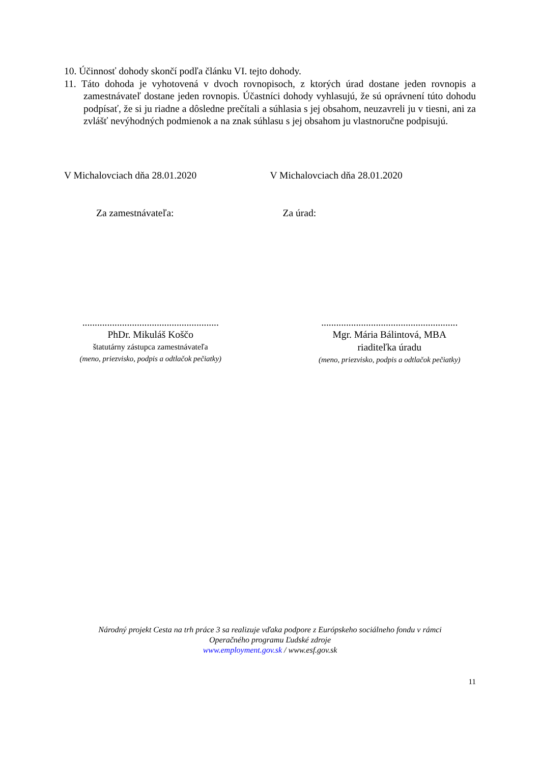10. Účinnosť dohody skončí podľa článku VI. tejto dohody.
11. Táto dohoda je vyhotovená v dvoch rovnopisoch, z ktorých úrad dostane jeden rovnopis a zamestnávateľ dostane jeden rovnopis. Účastníci dohody vyhlasujú, že sú oprávnení túto dohodu podpísať, že si ju riadne a dôsledne prečítali a súhlasia s jej obsahom, neuzavreli ju v tiesni, ani za zvlášť nevýhodných podmienok a na znak súhlasu s jej obsahom ju vlastnoručne podpisujú.
V Michalovciach dňa 28.01.2020 V Michalovciach dňa 28.01.2020
Za zamestnávateľa: Za úrad:
.......................................................
PhDr. Mikuláš Koščo
štatutárny zástupca zamestnávateľa
(meno, priezvisko, podpis a odtlačok pečiatky)
.......................................................
Mgr. Mária Bálintová, MBA
riaditeľka úradu
(meno, priezvisko, podpis a odtlačok pečiatky)
Národný projekt Cesta na trh práce 3 sa realizuje vďaka podpore z Európskeho sociálneho fondu v rámci
Operačného programu Ľudské zdroje
www.employment.gov.sk / www.esf.gov.sk
11